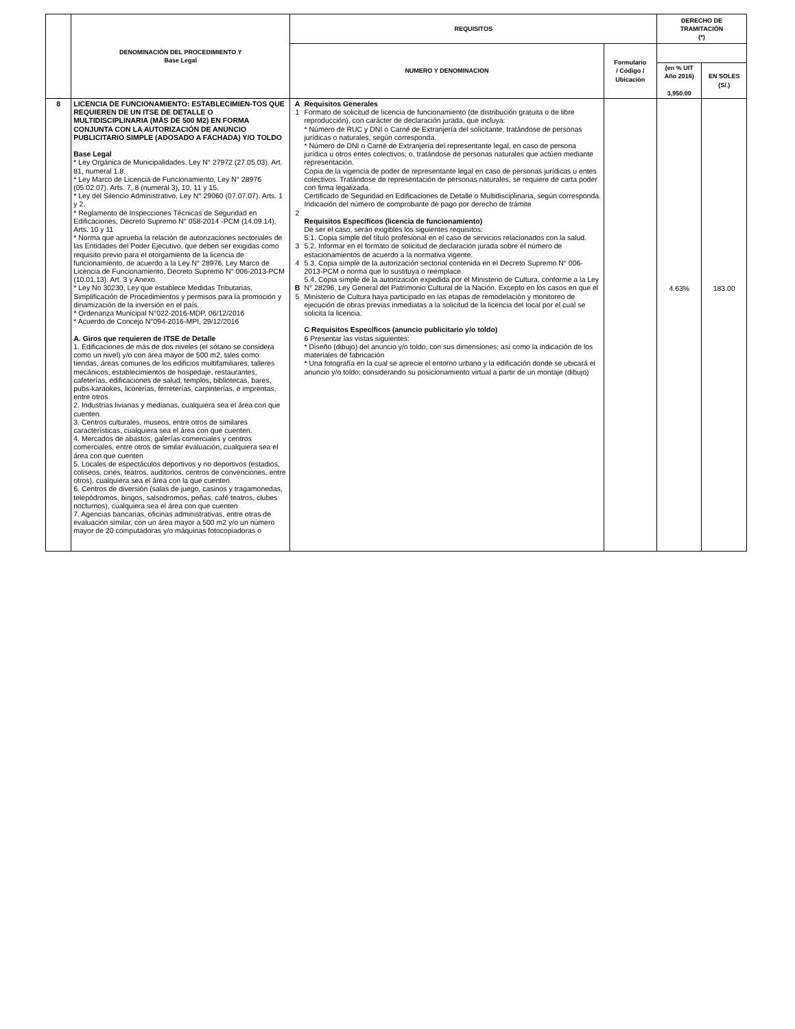| | DENOMINACIÓN DEL PROCEDIMIENTO Y Base Legal | REQUISITOS | | | DERECHO DE TRAMITACIÓN (*) | |
| --- | --- | --- | --- | --- | --- | --- |
| | | NUMERO Y DENOMINACION | | Formulario / Código / Ubicación | | |
| | | | | | (en % UIT Año 2016) 3,950.00 | EN SOLES (S/.) |
| 8 | LICENCIA DE FUNCIONAMIENTO: ESTABLECIMIEN-TOS QUE REQUIEREN DE UN ITSE DE DETALLE O MULTIDISCIPLINARIA (MÁS DE 500 M2) EN FORMA CONJUNTA CON LA AUTORIZACIÓN DE ANUNCIO PUBLICITARIO SIMPLE (ADOSADO A FACHADA) Y/O TOLDO Base Legal * Ley Orgánica de Municipalidades, Ley N° 27972 (27.05.03). Art. 81, numeral 1.8. * Ley Marco de Licencia de Funcionamiento, Ley N° 28976 (05.02.07). Arts. 7, 8 (numeral 3), 10, 11 y 15. * Ley del Silencio Administrativo, Ley N° 29060 (07.07.07). Arts. 1 y 2. * Reglamento de Inspecciones Técnicas de Seguridad en Edificaciones, Decreto Supremo N° 058-2014 -PCM (14.09.14), Arts. 10 y 11 * Norma que aprueba la relación de autorizaciones sectoriales de las Entidades del Poder Ejecutivo, que deben ser exigidas como requisito previo para el otorgamiento de la licencia de funcionamiento, de acuerdo a la Ley N° 28976, Ley Marco de Licencia de Funcionamiento, Decreto Supremo N° 006-2013-PCM (10.01.13). Art. 3 y Anexo. * Ley No 30230, Ley que establece Medidas Tributarias, Simplificación de Procedimientos y permisos para la promoción y dinamización de la inversión en el país. * Ordenanza Municipal N°022-2016-MDP, 06/12/2016 * Acuerdo de Concejo N°094-2016-MPI, 29/12/2016 A. Giros que requieren de ITSE de Detalle 1. Edificaciones de más de dos niveles (el sótano se considera como un nivel) y/o con área mayor de 500 m2, tales como: tiendas, áreas comunes de los edificios multifamiliares, talleres mecánicos, establecimientos de hospedaje, restaurantes, cafeterías, edificaciones de salud, templos, bibliotecas, bares, pubs-karaokes, licorerías, ferreterías, carpinterías, e imprentas, entre otros. 2. Industrias livianas y medianas, cualquiera sea el área con que cuenten. 3. Centros culturales, museos, entre otros de similares características, cualquiera sea el área con que cuenten. 4. Mercados de abastos, galerías comerciales y centros comerciales, entre otros de similar evaluación, cualquiera sea el área con que cuenten 5. Locales de espectáculos deportivos y no deportivos (estadios, coliseos, cines, teatros, auditorios, centros de convenciones, entre otros), cualquiera sea el área con la que cuenten. 6. Centros de diversión (salas de juego, casinos y tragamonedas, telepódromos, bingos, salsodromos, peñas, café teatros, clubes nocturnos), cualquiera sea el área con que cuenten 7. Agencias bancarias, oficinas administrativas, entre otras de evaluación similar, con un área mayor a 500 m2 y/o un número mayor de 20 computadoras y/o máquinas fotocopiadoras o | A 1 2 3 4 B 5 | Requisitos Generales Formato de solicitud de licencia de funcionamiento (de distribución gratuita o de libre reproducción), con carácter de declaración jurada, que incluya: * Número de RUC y DNI o Carné de Extranjería del solicitante, tratándose de personas jurídicas o naturales, según corresponda. * Número de DNI o Carné de Extranjería del representante legal, en caso de persona jurídica u otros entes colectivos; o, tratándose de personas naturales que actúen mediante representación. Copia de la vigencia de poder de representante legal en caso de personas jurídicas u entes colectivos. Tratándose de representación de personas naturales, se requiere de carta poder con firma legalizada. Certificado de Seguridad en Edificaciones de Detalle o Multidisciplinaria, según corresponda. Indicación del número de comprobante de pago por derecho de trámite Requisitos Específicos (licencia de funcionamiento) De ser el caso, serán exigibles los siguientes requisitos: 5.1. Copia simple del título profesional en el caso de servicios relacionados con la salud. 5.2. Informar en el formato de solicitud de declaración jurada sobre el número de estacionamientos de acuerdo a la normativa vigente. 5.3. Copia simple de la autorización sectorial contenida en el Decreto Supremo N° 006-2013-PCM o norma que lo sustituya o reemplace. 5.4. Copia simple de la autorización expedida por el Ministerio de Cultura, conforme a la Ley N° 28296, Ley General del Patrimonio Cultural de la Nación. Excepto en los casos en que el Ministerio de Cultura haya participado en las etapas de remodelación y monitoreo de ejecución de obras previas inmediatas a la solicitud de la licencia del local por el cual se solicita la licencia. C Requisitos Específicos (anuncio publicitario y/o toldo) 6 Presentar las vistas siguientes: * Diseño (dibujo) del anuncio y/o toldo, con sus dimensiones; así como la indicación de los materiales de fabricación * Una fotografía en la cual se aprecie el entorno urbano y la edificación donde se ubicará el anuncio y/o toldo; considerando su posicionamiento virtual a partir de un montaje (dibujo) | | 4.63% | 183.00 |